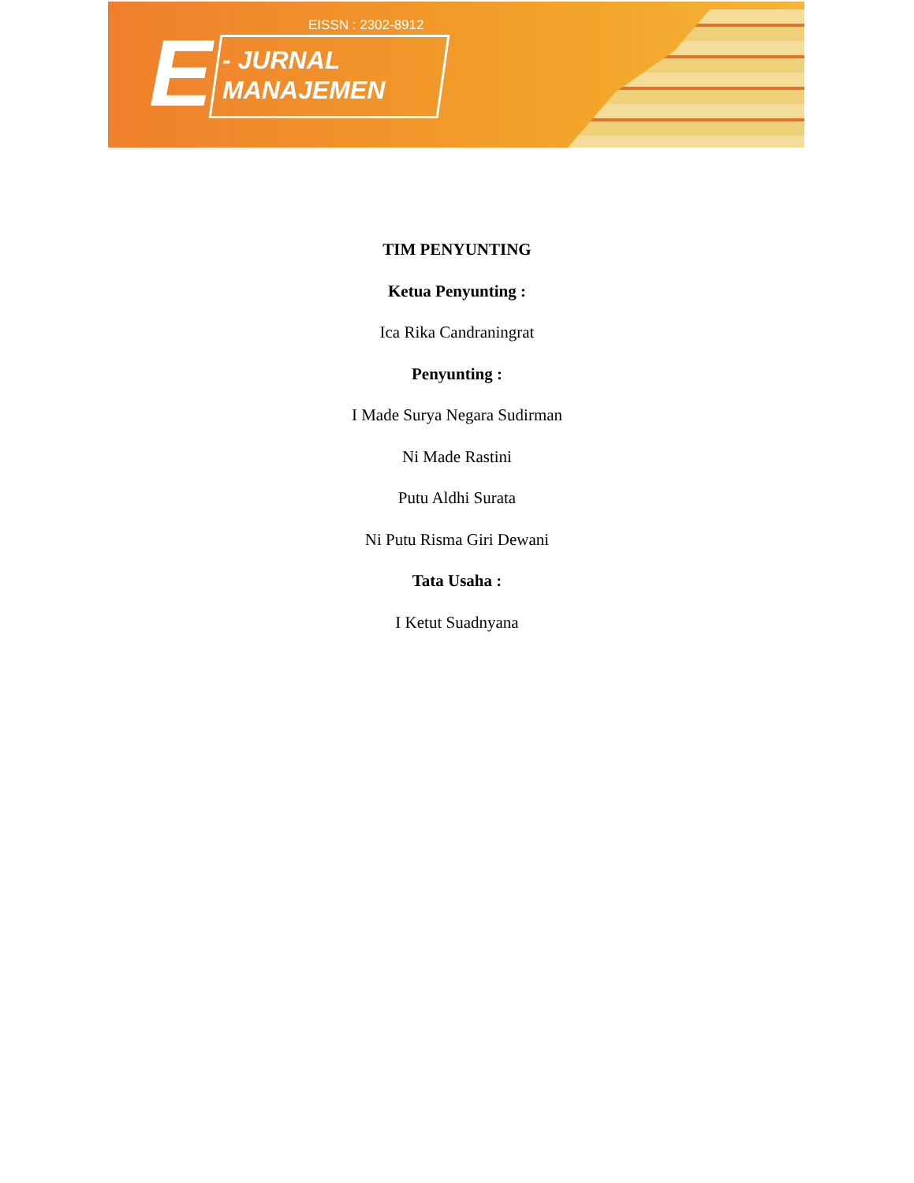EISSN : 2302-8912
E
- JURNAL
MANAJEMEN
TIM PENYUNTING
Ketua Penyunting :
Ica Rika Candraningrat
Penyunting :
I Made Surya Negara Sudirman
Ni Made Rastini
Putu Aldhi Surata
Ni Putu Risma Giri Dewani
Tata Usaha :
I Ketut Suadnyana